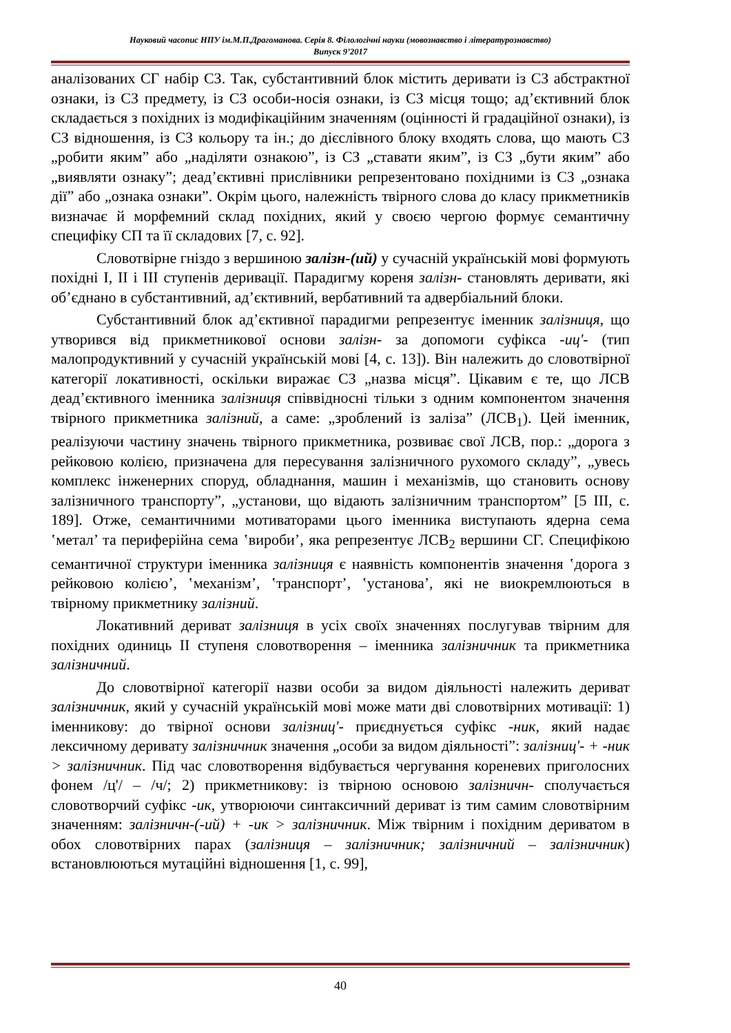Науковий часопис НПУ ім.М.П.Драгоманова. Серія 8. Філологічні науки (мовознавство і літературознавство)
Випуск 9’2017
аналізованих СГ набір СЗ. Так, субстантивний блок містить деривати із СЗ абстрактної ознаки, із СЗ предмету, із СЗ особи-носія ознаки, із СЗ місця тощо; ад’єктивний блок складається з похідних із модифікаційним значенням (оцінності й градаційної ознаки), із СЗ відношення, із СЗ кольору та ін.; до дієслівного блоку входять слова, що мають СЗ „робити яким” або „наділяти ознакою”, із СЗ „ставати яким”, із СЗ „бути яким” або „виявляти ознаку”; деад’єктивні прислівники репрезентовано похідними із СЗ „ознака дії” або „ознака ознаки”. Окрім цього, належність твірного слова до класу прикметників визначає й морфемний склад похідних, який у своєю чергою формує семантичну специфіку СП та її складових [7, с. 92].
Словотвірне гніздо з вершиною залізн-(ий) у сучасній українській мові формують похідні І, ІІ і ІІІ ступенів деривації. Парадигму кореня залізн- становлять деривати, які об’єднано в субстантивний, ад’єктивний, вербативний та адвербіальний блоки.
Субстантивний блок ад’єктивної парадигми репрезентує іменник залізниця, що утворився від прикметникової основи залізн- за допомоги суфікса -иц'- (тип малопродуктивний у сучасній українській мові [4, с. 13]). Він належить до словотвірної категорії локативності, оскільки виражає СЗ „назва місця”. Цікавим є те, що ЛСВ деад’єктивного іменника залізниця співвідносні тільки з одним компонентом значення твірного прикметника залізний, а саме: „зроблений із заліза” (ЛСВ<sub>1</sub>). Цей іменник, реалізуючи частину значень твірного прикметника, розвиває свої ЛСВ, пор.: „дорога з рейковою колією, призначена для пересування залізничного рухомого складу”, „увесь комплекс інженерних споруд, обладнання, машин і механізмів, що становить основу залізничного транспорту”, „установи, що відають залізничним транспортом” [5 ІІІ, с. 189]. Отже, семантичними мотиваторами цього іменника виступають ядерна сема ʽметал’ та периферійна сема ʽвироби’, яка репрезентує ЛСВ<sub>2</sub> вершини СГ. Специфікою семантичної структури іменника залізниця є наявність компонентів значення ʽдорога з рейковою колією’, ʽмеханізм’, ʽтранспорт’, ʽустанова’, які не виокремлюються в твірному прикметнику залізний.
Локативний дериват залізниця в усіх своїх значеннях послугував твірним для похідних одиниць ІІ ступеня словотворення – іменника залізничник та прикметника залізничний.
До словотвірної категорії назви особи за видом діяльності належить дериват залізничник, який у сучасній українській мові може мати дві словотвірних мотивації: 1) іменникову: до твірної основи залізниц'- приєднується суфікс -ник, який надає лексичному деривату залізничник значення „особи за видом діяльності”: залізниц'- + -ник > залізничник. Під час словотворення відбувається чергування кореневих приголосних фонем /ц'/ – /ч/; 2) прикметникову: із твірною основою залізничн- сполучається словотворчий суфікс -ик, утворюючи синтаксичний дериват із тим самим словотвірним значенням: залізничн-(-ий) + -ик > залізничник. Між твірним і похідним дериватом в обох словотвірних парах (залізниця – залізничник; залізничний – залізничник) встановлюються мутаційні відношення [1, с. 99],
40